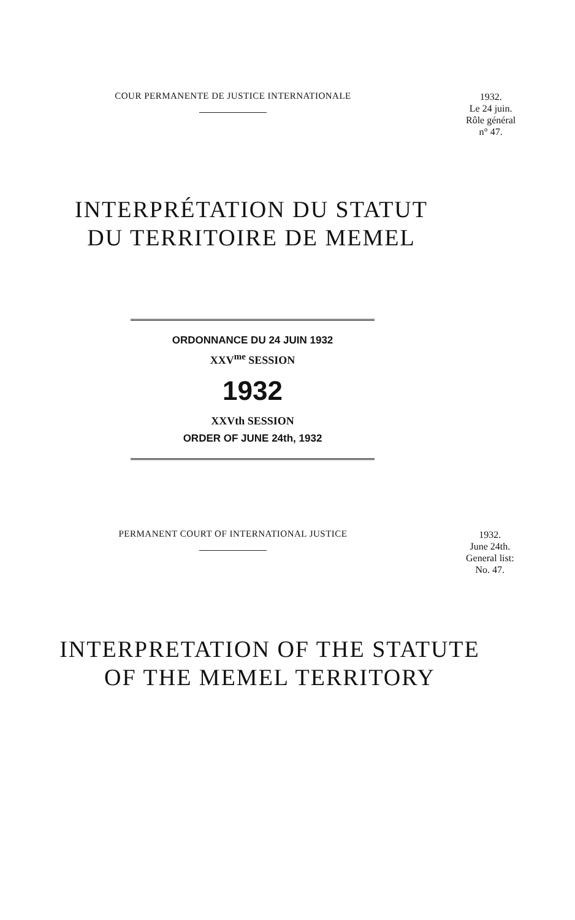COUR PERMANENTE DE JUSTICE INTERNATIONALE
1932.
Le 24 juin.
Rôle général
n° 47.
INTERPRÉTATION DU STATUT
DU TERRITOIRE DE MEMEL
ORDONNANCE DU 24 JUIN 1932
XXV<sup>me</sup> SESSION
1932
XXVth SESSION
ORDER OF JUNE 24th, 1932
PERMANENT COURT OF INTERNATIONAL JUSTICE
1932.
June 24th.
General list:
No. 47.
INTERPRETATION OF THE STATUTE
OF THE MEMEL TERRITORY